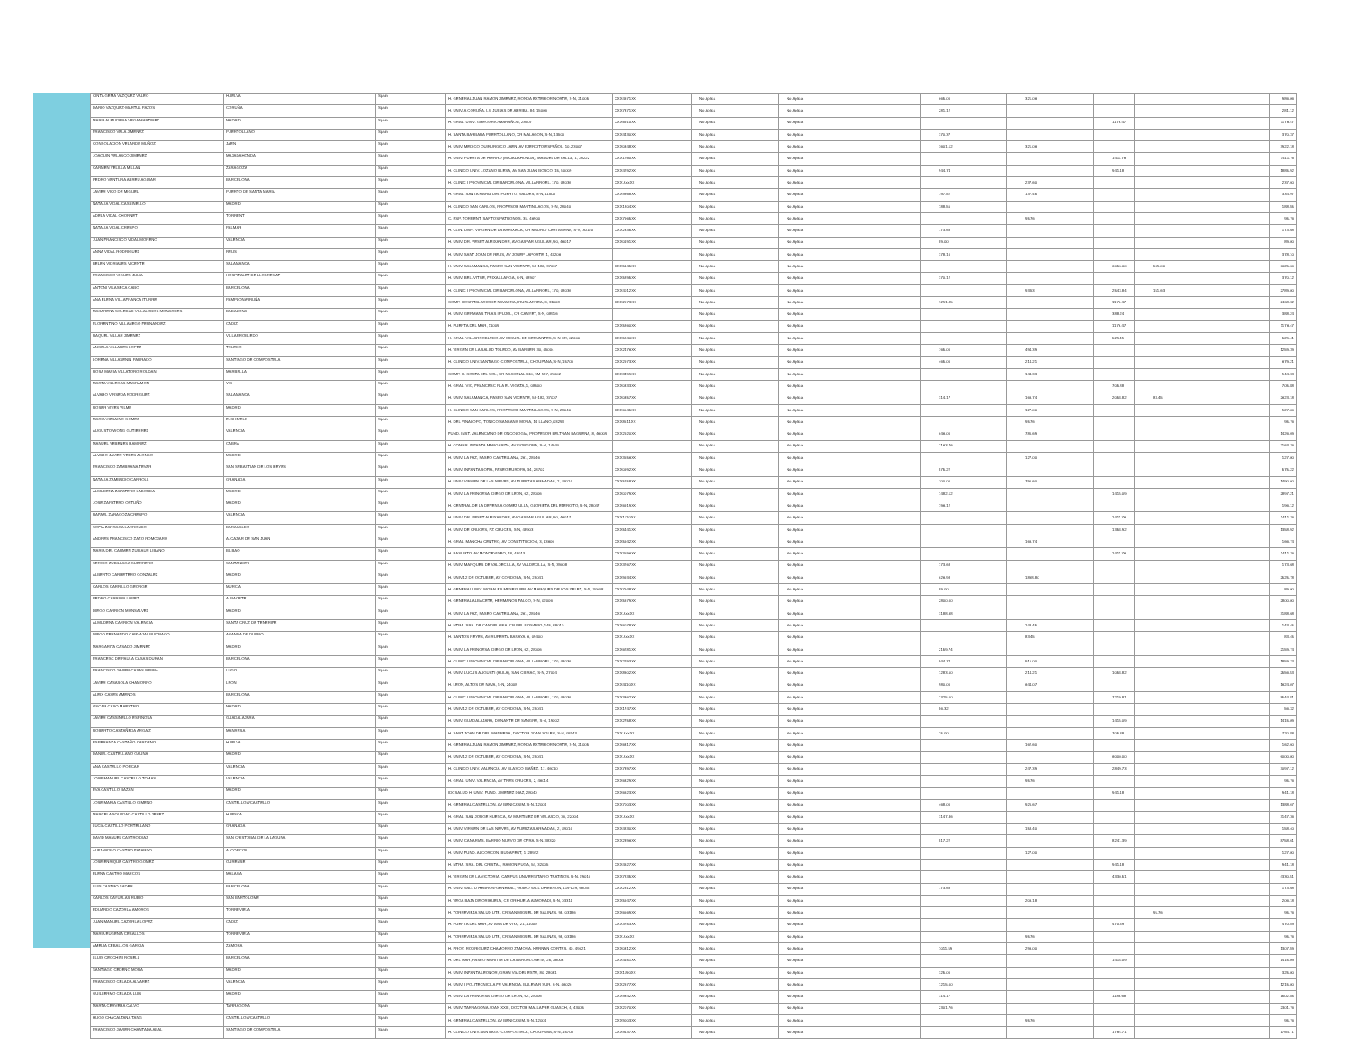| CINTA GEMA VAZQUEZ VALEO | HUELVA | Spain | H. GENERAL JUAN RAMON JIMENEZ, RONDA EXTERIOR NORTE, S-N, 21005 | XXX4671XX | No Aplica | No Aplica | 665.00 | 321.06 | | | 986.06 |
| DARIO VAZQUEZ-MARTUL PAZOS | CORUÑA | Spain | H. UNIV. A CORUÑA, LG JUBIAS DE ARRIBA, 84, 15006 | XXX7371XX | No Aplica | No Aplica | 281.12 | | | | 281.12 |
| MARIA ALMUDENA VEGA MARTINEZ | MADRID | Spain | H. GRAL. UNIV. GREGORIO MARAÑON, 28007 | XXX6910XX | No Aplica | No Aplica | | | 1176.47 | | 1176.47 |
| FRANCISCO VELA JIMENEZ | PUERTOLLANO | Spain | H. SANTA BARBARA PUERTOLLANO, CR MALAGON, S-N, 13500 | XXX4430XX | No Aplica | No Aplica | 370.37 | | | | 370.37 |
| CONSOLACION VELARDE MUÑOZ | JAEN | Spain | H. UNIV. MEDICO QUIRURGICO JAEN, AV EJERCITO ESPAÑOL, 10, 23007 | XXX0348XX | No Aplica | No Aplica | 3601.12 | 321.06 | | | 3922.18 |
| JOAQUIN VELASCO JIMENEZ | MAJADAHONDA | Spain | H. UNIV. PUERTA DE HIERRO (MAJADAHONDA), MANUEL DE FALLA, 1, 28222 | XXX1260XX | No Aplica | No Aplica | | | 1411.76 | | 1411.76 |
| CARMEN VELILLA MILLAN | ZARAGOZA | Spain | H. CLINICO UNIV. LOZANO BLESA, AV SAN JUAN BOSCO, 15, 50009 | XXX4292XX | No Aplica | No Aplica | 944.74 | | 941.18 | | 1885.92 |
| PEDRO VENTURA ABREU AGUIAR | BARCELONA | Spain | H. CLINIC I PROVINCIAL DE BARCELONA, VILLARROEL, 170, 08036 | XXX AxxXX | No Aplica | No Aplica | | 237.60 | | | 237.60 |
| JAVIER VICO DE MIGUEL | PUERTO DE SANTA MARIA | Spain | H. GRAL. SANTA MARIA DEL PUERTO, VALDES, S-N, 11500 | XXX9668XX | No Aplica | No Aplica | 197.52 | 137.45 | | | 334.97 |
| NATALIA VIDAL CASSINELLO | MADRID | Spain | H. CLINICO SAN CARLOS, PROFESOR MARTIN LAGOS, S-N, 28040 | XXX1804XX | No Aplica | No Aplica | 188.55 | | | | 188.55 |
| ADELA VIDAL CHORNET | TORRENT | Spain | C. ESP. TORRENT, SANTOS PATRONOS, 35, 46900 | XXX7965XX | No Aplica | No Aplica | | 95.76 | | | 95.76 |
| NATALIA VIDAL CRESPO | PALMAR | Spain | H. CLIN. UNIV. VIRGEN DE LA ARRIXACA, CR MADRID CARTAGENA, S-N, 30120 | XXX2335XX | No Aplica | No Aplica | 173.68 | | | | 173.68 |
| JUAN FRANCISCO VIDAL MORENO | VALENCIA | Spain | H. UNIV. DR. PESET ALEIXANDRE, AV GASPAR AGUILAR, 90, 46017 | XXX0191XX | No Aplica | No Aplica | 89.00 | | | | 89.00 |
| ANNA VIDAL RODRIGUEZ | REUS | Spain | H. UNIV. SANT JOAN DE REUS, AV JOSEP LAPORTE, 1, 43206 | | No Aplica | No Aplica | 378.10 | | | | 378.10 |
| BELEN VIDRIALES VICENTE | SALAMANCA | Spain | H. UNIV. SALAMANCA, PASEO SAN VICENTE, 58-182, 37007 | XXX5145XX | No Aplica | No Aplica | | | 6056.60 | 569.00 | 6625.60 |
| FRANCISCO VIGUES JULIA | HOSPITALET DE LLOBREGAT | Spain | H. UNIV. BELLVITGE, FEIXA LLARGA, S-N, 08907 | XXX5895XX | No Aplica | No Aplica | 370.12 | | | | 370.12 |
| ANTONI VILASECA CABO | BARCELONA | Spain | H. CLINIC I PROVINCIAL DE BARCELONA, VILLARROEL, 170, 08036 | XXX4012XX | No Aplica | No Aplica | | 93.53 | 2543.84 | 151.63 | 2789.00 |
| ANA ELENA VILLAFRANCA ITURRE | PAMPLONA/IRUÑA | Spain | COMP. HOSPITALARIO DE NAVARRA, IRUNLARREA, 3, 31008 | XXX2073XX | No Aplica | No Aplica | 1291.85 | | 1176.47 | | 2468.32 |
| MAKARENA SOLEDAD VILLALOBOS MONARDES | BADALONA | Spain | H. UNIV. GERMANS TRIAS I PUJOL, CR CANYET, S-N, 08916 | | No Aplica | No Aplica | | | 388.24 | | 388.24 |
| FLORENTINO VILLANEGO FERNANDEZ | CADIZ | Spain | H. PUERTA DEL MAR, 11009 | XXX5860XX | No Aplica | No Aplica | | | 1176.47 | | 1176.47 |
| RAQUEL VILLAR JIMENEZ | VILLARROBLEDO | Spain | H. GRAL. VILLARROBLEDO, AV MIGUEL DE CERVANTES, S-N CR, 02600 | XXX5846XX | No Aplica | No Aplica | | | 529.41 | | 529.41 |
| ANGELA VILLARES LOPEZ | TOLEDO | Spain | H. VIRGEN DE LA SALUD TOLEDO, AV BARBER, 30, 45004 | XXX2476XX | No Aplica | No Aplica | 765.00 | 494.39 | | | 1259.39 |
| LORENA VILLASENIN PARRADO | SANTIAGO DE COMPOSTELA | Spain | H. CLINICO UNIV.SANTIAGO COMPOSTELA, CHOUPANA, S-N, 15706 | XXX2973XX | No Aplica | No Aplica | 465.00 | 214.21 | | | 679.21 |
| ROSA MARIA VILLATORO ROLDAN | MARBELLA | Spain | COMP. H. COSTA DEL SOL, CR NACIONAL 340, KM 187, 29602 | XXX3499XX | No Aplica | No Aplica | | 144.33 | | | 144.33 |
| MARTA VILLEGAS MASRAMON | VIC | Spain | H. GRAL. VIC, FRANCESC PLA EL VIGATA, 1, 08500 | XXX0333XX | No Aplica | No Aplica | | | 705.88 | | 705.88 |
| ALVARO VIRSEDA RODRIGUEZ | SALAMANCA | Spain | H. UNIV. SALAMANCA, PASEO SAN VICENTE, 58-182, 37007 | XXX0357XX | No Aplica | No Aplica | 314.17 | 166.74 | 2058.82 | 83.45 | 2623.18 |
| ROSER VIVES VILME | MADRID | Spain | H. CLINICO SAN CARLOS, PROFESOR MARTIN LAGOS, S-N, 28040 | XXX6545XX | No Aplica | No Aplica | | 127.00 | | | 127.00 |
| MARIA VIZCAINO GOMEZ | ELCHE/ELX | Spain | H. DEL VINALOPO, TONICO SANSANO MORA, 14 LLANO, 03293 | XXX8511XX | No Aplica | No Aplica | | 95.76 | | | 95.76 |
| AUGUSTO WONG GUTIERREZ | VALENCIA | Spain | FUND. INST. VALENCIANO DE ONCOLOGIA, PROFESOR BELTRAN BAGUENA, 8, 46009 | XXX2920XX | No Aplica | No Aplica | 646.00 | 780.69 | | | 1426.69 |
| MANUEL YEBENES RAMIREZ | CABRA | Spain | H. COMAR. INFANTA MARGARITA, AV GONGORA, S-N, 14940 | | No Aplica | No Aplica | 2163.76 | | | | 2163.76 |
| ALVARO JAVIER YEBES ALONSO | MADRID | Spain | H. UNIV. LA PAZ, PASEO CASTELLANA, 261, 28046 | XXX3556XX | No Aplica | No Aplica | | 127.00 | | | 127.00 |
| FRANCISCO ZAMBRANA TEVAR | SAN SEBASTIAN DE LOS REYES | Spain | H. UNIV. INFANTA SOFIA, PASEO EUROPA, 34, 28702 | XXX0992XX | No Aplica | No Aplica | 575.22 | | | | 575.22 |
| NATALIA ZAMBUDIO CARROLL | GRANADA | Spain | H. UNIV. VIRGEN DE LAS NIEVES, AV FUERZAS ARMADAS, 2, 18014 | XXX5258XX | No Aplica | No Aplica | 700.00 | 790.60 | | | 1490.60 |
| ALMUDENA ZAPATERO LABORDA | MADRID | Spain | H. UNIV. LA PRINCESA, DIEGO DE LEON, 62, 28006 | XXX0079XX | No Aplica | No Aplica | 1482.12 | | 1415.09 | | 2897.21 |
| JOSE ZAPATERO ORTUÑO | MADRID | Spain | H. CENTRAL DE LA DEFENSA GOMEZ ULLA, GLORIETA DEL EJERCITO, S-N, 28047 | XXX6919XX | No Aplica | No Aplica | 196.12 | | | | 196.12 |
| RAFAEL ZARAGOZA CRESPO | VALENCIA | Spain | H. UNIV. DR. PESET ALEIXANDRE, AV GASPAR AGUILAR, 90, 46017 | XXX1120XX | No Aplica | No Aplica | | | 1411.76 | | 1411.76 |
| SOFIA ZARRAGA LARRONDO | BARAKALDO | Spain | H. UNIV. DE CRUCES, PZ CRUCES, S-N, 48903 | XXX5441XX | No Aplica | No Aplica | | | 1358.92 | | 1358.92 |
| ANDRES FRANCISCO ZAZO ROMOJARO | ALCAZAR DE SAN JUAN | Spain | H. GRAL. MANCHA CENTRO, AV CONSTITUCION, 3, 13600 | XXX5942XX | No Aplica | No Aplica | | 166.74 | | | 166.74 |
| MARIA DEL CARMEN ZUBIAUR LIBANO | BILBAO | Spain | H. BASURTO, AV MONTEVIDEO, 18, 48013 | XXX3596XX | No Aplica | No Aplica | | | 1411.76 | | 1411.76 |
| SERGIO ZUBILLAGA GUERRERO | SANTANDER | Spain | H. UNIV. MARQUES DE VALDECILLA, AV VALDECILLA, S-N, 39008 | XXX3267XX | No Aplica | No Aplica | 173.68 | | | | 173.68 |
| ALBERTO CARRETERO GONZALEZ | MADRID | Spain | H. UNIV.12 DE OCTUBRE, AV CORDOBA, S-N, 28041 | XXX9934XX | No Aplica | No Aplica | 626.98 | 1898.80 | | | 2525.78 |
| CARLOS CARRILLO GEORGE | MURCIA | Spain | H. GENERAL UNIV. MORALES MESEGUER, AV MARQUES DE LOS VELEZ, S-N, 30008 | XXX7948XX | No Aplica | No Aplica | 89.00 | | | | 89.00 |
| PEDRO CARRION LOPEZ | ALBACETE | Spain | H. GENERAL ALBACETE, HERMANOS FALCO, S-N, 02006 | XXX5679XX | No Aplica | No Aplica | 2800.00 | | | | 2800.00 |
| DIEGO CARRION MONSALVEZ | MADRID | Spain | H. UNIV. LA PAZ, PASEO CASTELLANA, 261, 28046 | XXX AxxXX | No Aplica | No Aplica | 3188.68 | | | | 3188.68 |
| ALMUDENA CARRION VALENCIA | SANTA CRUZ DE TENERIFE | Spain | H. NTRA. SRA. DE CANDELARIA, CR DEL ROSARIO, 145, 38010 | XXX6078XX | No Aplica | No Aplica | | 143.45 | | | 143.45 |
| DIEGO FERNANDO CARVAJAL BUITRAGO | ARANDA DE DUERO | Spain | H. SANTOS REYES, AV RUPERTA BARAYA, 6, 09400 | XXX AxxXX | No Aplica | No Aplica | | 83.45 | | | 83.45 |
| MARGARITA CASADO JIMENEZ | MADRID | Spain | H. UNIV. LA PRINCESA, DIEGO DE LEON, 62, 28006 | XXX6281XX | No Aplica | No Aplica | 2159.74 | | | | 2159.74 |
| FRANCESC DE PAULA CASAS DURAN | BARCELONA | Spain | H. CLINIC I PROVINCIAL DE BARCELONA, VILLARROEL, 170, 08036 | XXX2293XX | No Aplica | No Aplica | 944.74 | 915.00 | | | 1859.74 |
| FRANCISCO JAVIER CASAS NEBRA | LUGO | Spain | H. UNIV. LUCUS AUGUSTI (HULA), SAN CIBRAO, S-N, 27004 | XXX8602XX | No Aplica | No Aplica | 1283.50 | 214.21 | 1058.82 | | 2556.53 |
| JAVIER CASASOLA CHAMORRO | LEON | Spain | H. LEON, ALTOS DE NAVA, S-N, 24008 | XXX4110XX | No Aplica | No Aplica | 980.00 | 644.07 | | | 1624.07 |
| ALEIX CASES AMENOS | BARCELONA | Spain | H. CLINIC I PROVINCIAL DE BARCELONA, VILLARROEL, 170, 08036 | XXX3362XX | No Aplica | No Aplica | 1325.00 | | 7219.81 | | 8544.81 |
| OSCAR CASO MAESTRO | MADRID | Spain | H. UNIV.12 DE OCTUBRE, AV CORDOBA, S-N, 28041 | XXX1747XX | No Aplica | No Aplica | 56.32 | | | | 56.32 |
| JAVIER CASSINELLO ESPINOSA | GUADALAJARA | Spain | H. UNIV. GUADALAJARA, DONANTE DE SANGRE, S-N, 19002 | XXX2758XX | No Aplica | No Aplica | | | 1415.09 | | 1415.09 |
| ROBERTO CASTAÑEDA ARGAIZ | MANRESA | Spain | H. SANT JOAN DE DEU MANRESA, DOCTOR JOAN SOLER, S-N, 08243 | XXX AxxXX | No Aplica | No Aplica | 15.00 | | 705.88 | | 720.88 |
| ESPERANZA CASTAÑO CARDENO | HUELVA | Spain | H. GENERAL JUAN RAMON JIMENEZ, RONDA EXTERIOR NORTE, S-N, 21005 | XXX6317XX | No Aplica | No Aplica | | 162.60 | | | 162.60 |
| DANIEL CASTELLANO GAUNA | MADRID | Spain | H. UNIV.12 DE OCTUBRE, AV CORDOBA, S-N, 28041 | XXX AxxXX | No Aplica | No Aplica | | | 6000.00 | | 6000.00 |
| ANA CASTELLO PORCAR | VALENCIA | Spain | H. CLINICO UNIV. VALENCIA, AV BLASCO IBAÑEZ, 17, 46010 | XXX7397XX | No Aplica | No Aplica | | 247.39 | 2849.73 | | 3097.12 |
| JOSE MANUEL CASTELLO TOMAS | VALENCIA | Spain | H. GRAL. UNIV. VALENCIA, AV TRES CRUCES, 2, 46014 | XXX6329XX | No Aplica | No Aplica | | 95.76 | | | 95.76 |
| EVA CASTILLO BAZAN | MADRID | Spain | IDCSALUD H. UNIV. FUND. JIMENEZ DIAZ, 28040 | XXX6623XX | No Aplica | No Aplica | | | 941.18 | | 941.18 |
| JOSE MARIA CASTILLO GIMENO | CASTELLON/CASTELLO | Spain | H. GENERAL CASTELLON, AV BENICASIM, S-N, 12004 | XXX7003XX | No Aplica | No Aplica | 468.00 | 920.67 | | | 1388.67 |
| MARCELA SOLEDAD CASTILLO JEREZ | HUESCA | Spain | H. GRAL. SAN JORGE HUESCA, AV MARTINEZ DE VELASCO, 36, 22004 | XXX AxxXX | No Aplica | No Aplica | 3147.36 | | | | 3147.36 |
| LUCIA CASTILLO PORTELLANO | GRANADA | Spain | H. UNIV. VIRGEN DE LAS NIEVES, AV FUERZAS ARMADAS, 2, 18014 | XXX4830XX | No Aplica | No Aplica | | 158.40 | | | 158.40 |
| DAVID MANUEL CASTRO DIAZ | SAN CRISTOBAL DE LA LAGUNA | Spain | H. UNIV. CANARIAS, BARRIO NUEVO DE OFRA, S-N, 38320 | XXX2396XX | No Aplica | No Aplica | 517.22 | | 8241.39 | | 8758.61 |
| ALEJANDRO CASTRO FAJARDO | ALCORCON | Spain | H. UNIV. FUND. ALCORCON, BUDAPEST, 1, 28922 | | No Aplica | No Aplica | | 127.00 | | | 127.00 |
| JOSE ENRIQUE CASTRO GOMEZ | OURENSE | Spain | H. NTRA. SRA. DEL CRISTAL, RAMON PUGA, 54, 32005 | XXX4627XX | No Aplica | No Aplica | | | 941.18 | | 941.18 |
| ELENA CASTRO MARCOS | MALAGA | Spain | H. VIRGEN DE LA VICTORIA, CAMPUS UNIVERSITARIO TEATINOS, S-N, 29010 | XXX7835XX | No Aplica | No Aplica | | | 4330.51 | | 4330.51 |
| LUIS CASTRO SADER | BARCELONA | Spain | H. UNIV. VALL D HEBRON-GENERAL, PASEO VALL D'HEBRON, 119-129, 08035 | XXX2612XX | No Aplica | No Aplica | 173.68 | | | | 173.68 |
| CARLOS CAYUELAS RUBIO | SAN BARTOLOME | Spain | H. VEGA BAJA DE ORIHUELA, CR ORIHUELA ALMORADI, S-N, 03314 | XXX5947XX | No Aplica | No Aplica | | 206.18 | | | 206.18 |
| EDUARDO CAZORLA AMOROS | TORREVIEJA | Spain | H. TORREVIEJA SALUD UTE, CR SAN MIGUEL DE SALINAS, 95, 03186 | XXX6569XX | No Aplica | No Aplica | | | | 95.76 | 95.76 |
| JUAN MANUEL CAZORLA LOPEZ | CADIZ | Spain | H. PUERTA DEL MAR, AV ANA DE VIYA, 21, 11009 | XXX3753XX | No Aplica | No Aplica | | | 470.59 | | 470.59 |
| MARIA EUGENIA CEBALLOS | TORREVIEJA | Spain | H. TORREVIEJA SALUD UTE, CR SAN MIGUEL DE SALINAS, 95, 03186 | XXX AxxXX | No Aplica | No Aplica | | 95.76 | | | 95.76 |
| AMELIA CEBALLOS GARCIA | ZAMORA | Spain | H. PROV. RODRIGUEZ CHAMORRO ZAMORA, HERNAN CORTES, 40, 49021 | XXX0312XX | No Aplica | No Aplica | 1011.59 | 296.00 | | | 1307.59 |
| LLUIS CECCHINI ROSELL | BARCELONA | Spain | H. DEL MAR, PASEO MARITIM DE LA BARCELONETA, 25, 08003 | XXX4451XX | No Aplica | No Aplica | | | 1415.09 | | 1415.09 |
| SANTIAGO CEDEÑO MORA | MADRID | Spain | H. UNIV. INFANTA LEONOR, GRAN VIA DEL ESTE, 80, 28031 | XXX1190XX | No Aplica | No Aplica | 325.00 | | | | 325.00 |
| FRANCISCO CELADA ALVAREZ | VALENCIA | Spain | H. UNIV. I POLITECNIC LA FE VALENCIA, BULEVAR SUR, S-N, 46026 | XXX2677XX | No Aplica | No Aplica | 1215.00 | | | | 1215.00 |
| GUILLERMO CELADA LUIS | MADRID | Spain | H. UNIV. LA PRINCESA, DIEGO DE LEON, 62, 28006 | XXX9342XX | No Aplica | No Aplica | 314.17 | | 1188.68 | | 1502.85 |
| MARTA CERVERA CALVO | TARRAGONA | Spain | H. UNIV. TARRAGONA JOAN XXIII, DOCTOR MALLAFRE GUASCH, 4, 43005 | XXX2070XX | No Aplica | No Aplica | 2301.76 | | | | 2301.76 |
| HUGO CHACALTANA TANG | CASTELLON/CASTELLO | Spain | H. GENERAL CASTELLON, AV BENICASIM, S-N, 12004 | XXX9003XX | No Aplica | No Aplica | | 95.76 | | | 95.76 |
| FRANCISCO JAVIER CHANTADA ABAL | SANTIAGO DE COMPOSTELA | Spain | H. CLINICO UNIV.SANTIAGO COMPOSTELA, CHOUPANA, S-N, 15706 | XXX9437XX | No Aplica | No Aplica | | | 1764.71 | | 1764.71 |